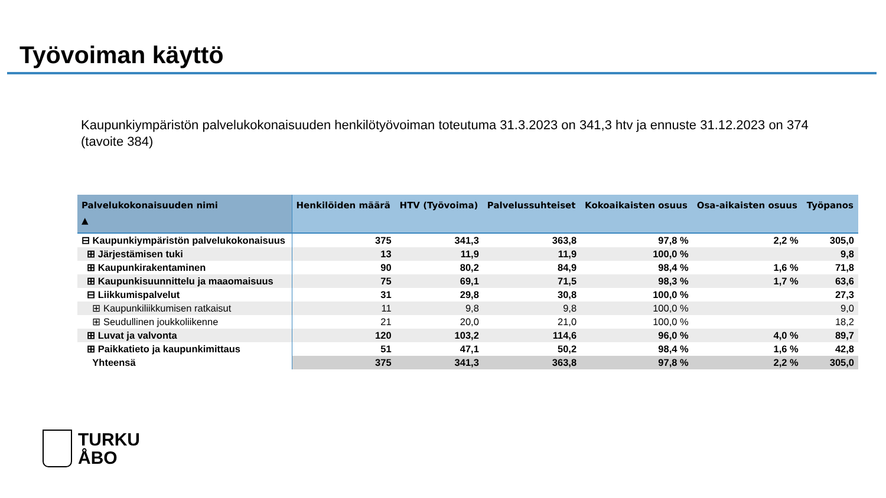Työvoiman käyttö
Kaupunkiympäristön palvelukokonaisuuden henkilötyövoiman toteutuma 31.3.2023 on 341,3 htv ja ennuste 31.12.2023 on 374 (tavoite 384)
| Palvelukokonaisuuden nimi ▲ | Henkilöiden määrä | HTV (Työvoima) | Palvelussuhteiset | Kokoaikaisten osuus | Osa-aikaisten osuus | Työpanos |
| --- | --- | --- | --- | --- | --- | --- |
| ⊟ Kaupunkiympäristön palvelukokonaisuus | 375 | 341,3 | 363,8 | 97,8 % | 2,2 % | 305,0 |
| ⊞ Järjestämisen tuki | 13 | 11,9 | 11,9 | 100,0 % | | 9,8 |
| ⊞ Kaupunkirakentaminen | 90 | 80,2 | 84,9 | 98,4 % | 1,6 % | 71,8 |
| ⊞ Kaupunkisuunnittelu ja maaomaisuus | 75 | 69,1 | 71,5 | 98,3 % | 1,7 % | 63,6 |
| ⊟ Liikkumispalvelut | 31 | 29,8 | 30,8 | 100,0 % | | 27,3 |
| ⊞ Kaupunkiliikkumisen ratkaisut | 11 | 9,8 | 9,8 | 100,0 % | | 9,0 |
| ⊞ Seudullinen joukkoliikenne | 21 | 20,0 | 21,0 | 100,0 % | | 18,2 |
| ⊞ Luvat ja valvonta | 120 | 103,2 | 114,6 | 96,0 % | 4,0 % | 89,7 |
| ⊞ Paikkatieto ja kaupunkimittaus | 51 | 47,1 | 50,2 | 98,4 % | 1,6 % | 42,8 |
| Yhteensä | 375 | 341,3 | 363,8 | 97,8 % | 2,2 % | 305,0 |
TURKU
ÅBO